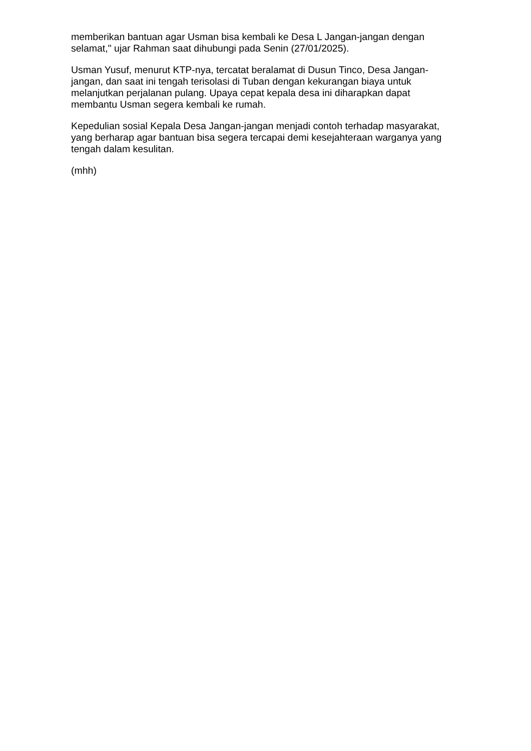memberikan bantuan agar Usman bisa kembali ke Desa L Jangan-jangan dengan selamat," ujar Rahman saat dihubungi pada Senin (27/01/2025).
Usman Yusuf, menurut KTP-nya, tercatat beralamat di Dusun Tinco, Desa Jangan-jangan, dan saat ini tengah terisolasi di Tuban dengan kekurangan biaya untuk melanjutkan perjalanan pulang. Upaya cepat kepala desa ini diharapkan dapat membantu Usman segera kembali ke rumah.
Kepedulian sosial Kepala Desa Jangan-jangan menjadi contoh terhadap masyarakat, yang berharap agar bantuan bisa segera tercapai demi kesejahteraan warganya yang tengah dalam kesulitan.
(mhh)